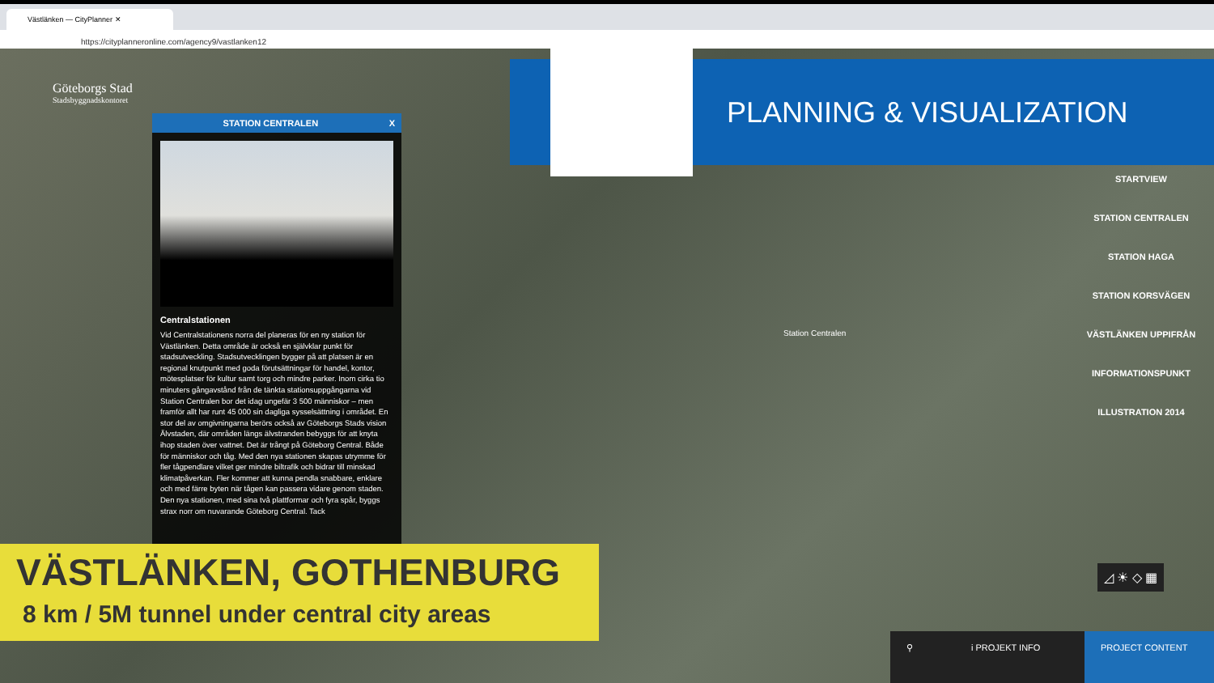Västlänken — CityPlanner ✕
https://cityplanneronline.com/agency9/vastlanken12
Göteborgs Stad
Stadsbyggnadskontoret
PLANNING & VISUALIZATION
STATION CENTRALEN X
Centralstationen
Vid Centralstationens norra del planeras för en ny station för Västlänken. Detta område är också en självklar punkt för stadsutveckling. Stadsutvecklingen bygger på att platsen är en regional knutpunkt med goda förutsättningar för handel, kontor, mötesplatser för kultur samt torg och mindre parker. Inom cirka tio minuters gångavstånd från de tänkta stationsuppgångarna vid Station Centralen bor det idag ungefär 3 500 människor – men framför allt har runt 45 000 sin dagliga sysselsättning i området. En stor del av omgivningarna berörs också av Göteborgs Stads vision Älvstaden, där områden längs älvstranden bebyggs för att knyta ihop staden över vattnet. Det är trångt på Göteborg Central. Både för människor och tåg. Med den nya stationen skapas utrymme för fler tågpendlare vilket ger mindre biltrafik och bidrar till minskad klimatpåverkan. Fler kommer att kunna pendla snabbare, enklare och med färre byten när tågen kan passera vidare genom staden. Den nya stationen, med sina två plattformar och fyra spår, byggs strax norr om nuvarande Göteborg Central. Tack
Station Centralen
STARTVIEW
STATION CENTRALEN
STATION HAGA
STATION KORSVÄGEN
VÄSTLÄNKEN UPPIFRÅN
INFORMATIONSPUNKT
ILLUSTRATION 2014
◿ ☀ ◇ ▦
VÄSTLÄNKEN, GOTHENBURG
8 km / 5M tunnel under central city areas
⚲ i PROJEKT INFO PROJECT CONTENT